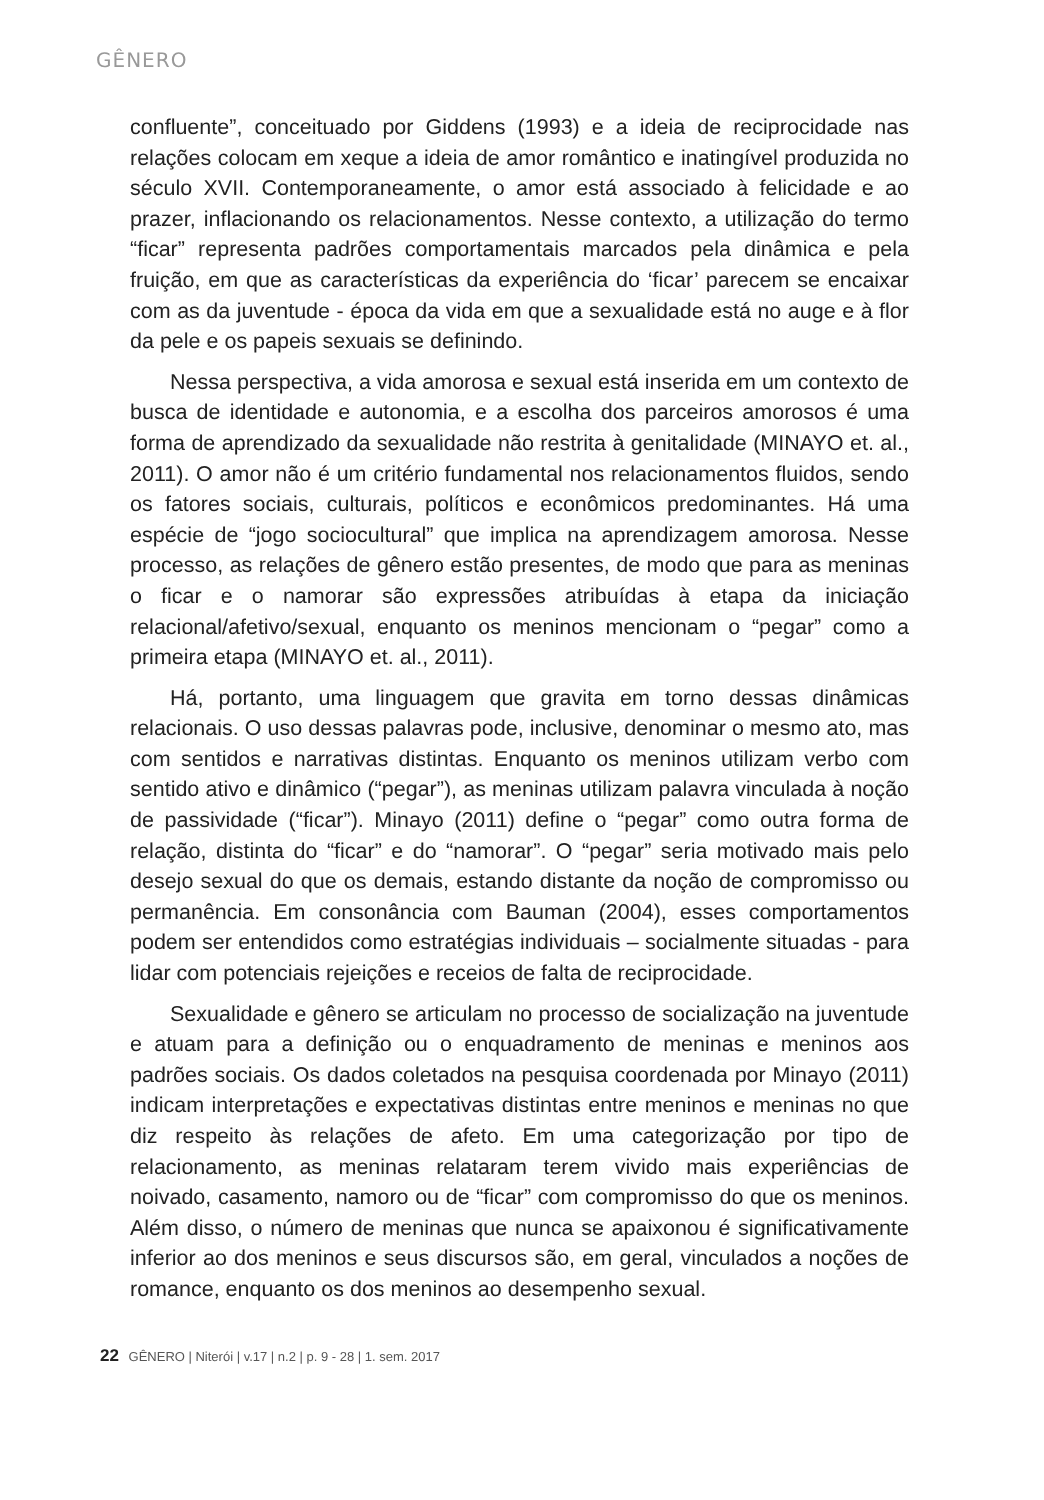GÊNERO
confluente”, conceituado por Giddens (1993) e a ideia de reciprocidade nas relações colocam em xeque a ideia de amor romântico e inatingível produzida no século XVII. Contemporaneamente, o amor está associado à felicidade e ao prazer, inflacionando os relacionamentos. Nesse contexto, a utilização do termo “ficar” representa padrões comportamentais marcados pela dinâmica e pela fruição, em que as características da experiência do ‘ficar’ parecem se encaixar com as da juventude - época da vida em que a sexualidade está no auge e à flor da pele e os papeis sexuais se definindo.
Nessa perspectiva, a vida amorosa e sexual está inserida em um contexto de busca de identidade e autonomia, e a escolha dos parceiros amorosos é uma forma de aprendizado da sexualidade não restrita à genitalidade (MINAYO et. al., 2011). O amor não é um critério fundamental nos relacionamentos fluidos, sendo os fatores sociais, culturais, políticos e econômicos predominantes. Há uma espécie de “jogo sociocultural” que implica na aprendizagem amorosa. Nesse processo, as relações de gênero estão presentes, de modo que para as meninas o ficar e o namorar são expressões atribuídas à etapa da iniciação relacional/afetivo/sexual, enquanto os meninos mencionam o “pegar” como a primeira etapa (MINAYO et. al., 2011).
Há, portanto, uma linguagem que gravita em torno dessas dinâmicas relacionais. O uso dessas palavras pode, inclusive, denominar o mesmo ato, mas com sentidos e narrativas distintas. Enquanto os meninos utilizam verbo com sentido ativo e dinâmico (“pegar”), as meninas utilizam palavra vinculada à noção de passividade (“ficar”). Minayo (2011) define o “pegar” como outra forma de relação, distinta do “ficar” e do “namorar”. O “pegar” seria motivado mais pelo desejo sexual do que os demais, estando distante da noção de compromisso ou permanência. Em consonância com Bauman (2004), esses comportamentos podem ser entendidos como estratégias individuais – socialmente situadas - para lidar com potenciais rejeições e receios de falta de reciprocidade.
Sexualidade e gênero se articulam no processo de socialização na juventude e atuam para a definição ou o enquadramento de meninas e meninos aos padrões sociais. Os dados coletados na pesquisa coordenada por Minayo (2011) indicam interpretações e expectativas distintas entre meninos e meninas no que diz respeito às relações de afeto. Em uma categorização por tipo de relacionamento, as meninas relataram terem vivido mais experiências de noivado, casamento, namoro ou de “ficar” com compromisso do que os meninos. Além disso, o número de meninas que nunca se apaixonou é significativamente inferior ao dos meninos e seus discursos são, em geral, vinculados a noções de romance, enquanto os dos meninos ao desempenho sexual.
22 GÊNERO | Niterói | v.17 | n.2 | p. 9 - 28 | 1. sem. 2017